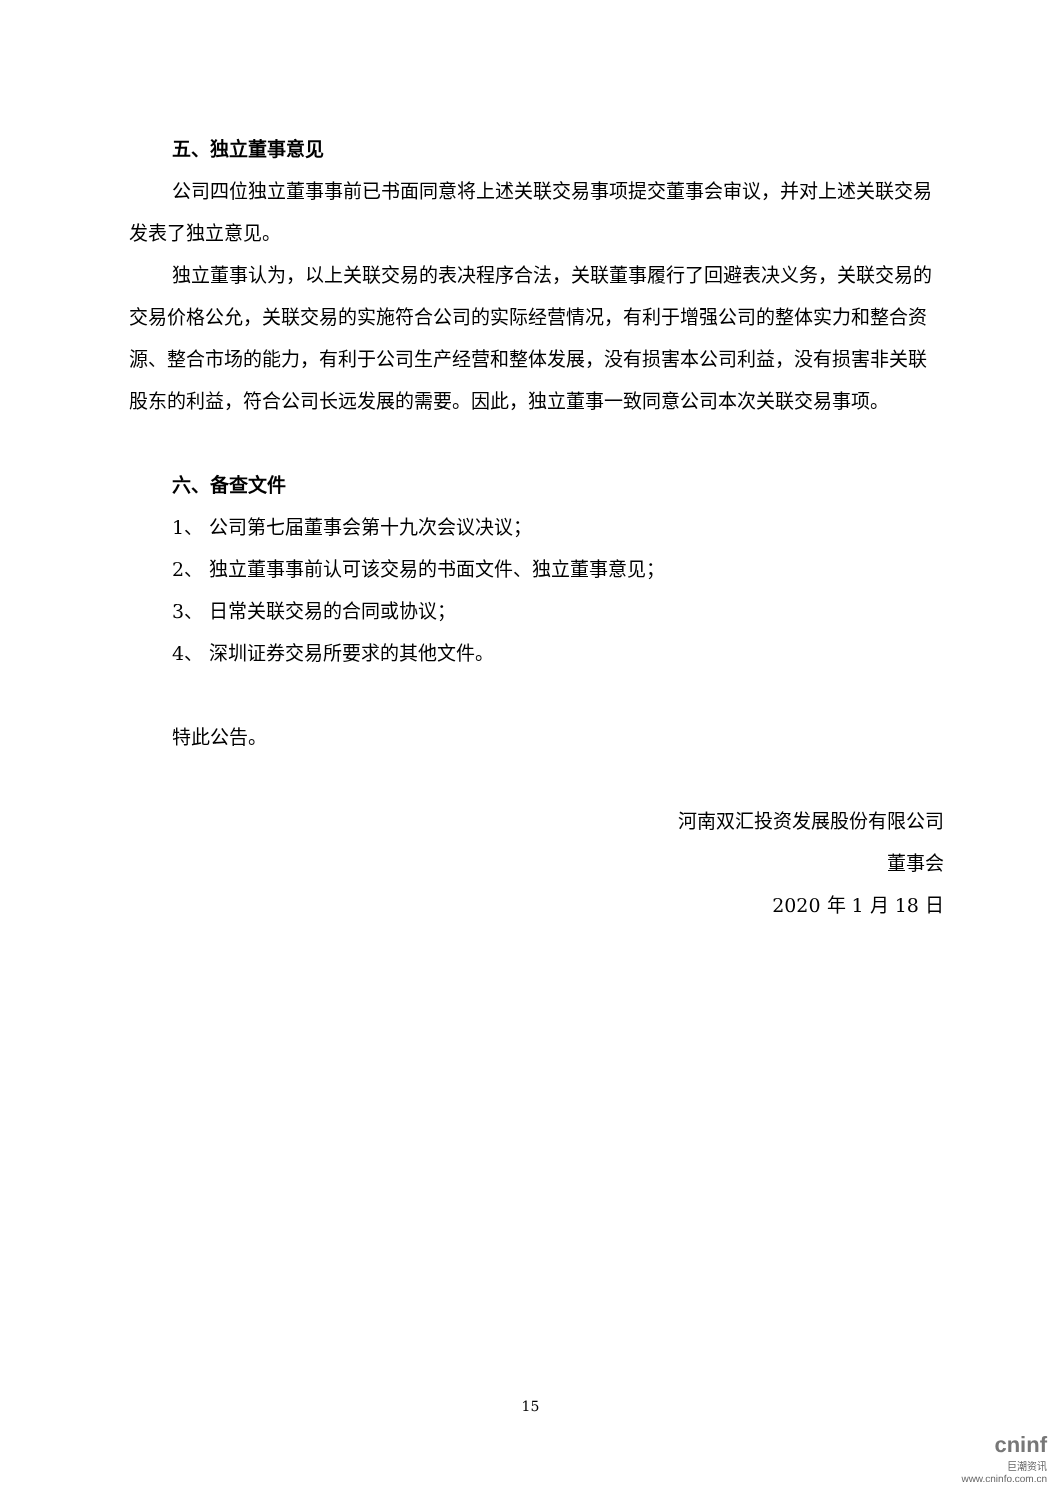五、独立董事意见
公司四位独立董事事前已书面同意将上述关联交易事项提交董事会审议，并对上述关联交易发表了独立意见。
独立董事认为，以上关联交易的表决程序合法，关联董事履行了回避表决义务，关联交易的交易价格公允，关联交易的实施符合公司的实际经营情况，有利于增强公司的整体实力和整合资源、整合市场的能力，有利于公司生产经营和整体发展，没有损害本公司利益，没有损害非关联股东的利益，符合公司长远发展的需要。因此，独立董事一致同意公司本次关联交易事项。
六、备查文件
1、 公司第七届董事会第十九次会议决议；
2、 独立董事事前认可该交易的书面文件、独立董事意见；
3、 日常关联交易的合同或协议；
4、 深圳证券交易所要求的其他文件。
特此公告。
河南双汇投资发展股份有限公司
董事会
2020 年 1 月 18 日
15
cninf
巨潮资讯
www.cninfo.com.cn